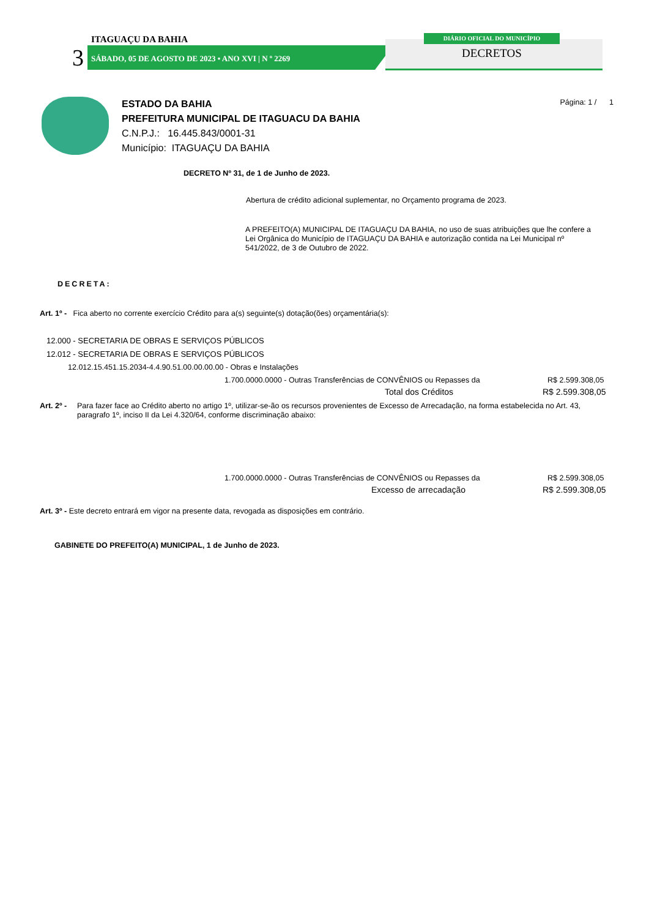ITAGUAÇU DA BAHIA
3
SÁBADO, 05 DE AGOSTO DE 2023 • ANO XVI | N º 2269
DIÁRIO OFICIAL DO MUNICÍPIO
DECRETOS
Página: 1 / 1
ESTADO DA BAHIA
PREFEITURA MUNICIPAL DE ITAGUACU DA BAHIA
C.N.P.J.: 16.445.843/0001-31
Município: ITAGUAÇU DA BAHIA
DECRETO Nº 31, de 1 de Junho de 2023.
Abertura de crédito adicional suplementar, no Orçamento programa de 2023.
A PREFEITO(A) MUNICIPAL DE ITAGUAÇU DA BAHIA, no uso de suas atribuições que lhe confere a Lei Orgânica do Município de ITAGUAÇU DA BAHIA e autorização contida na Lei Municipal nº 541/2022, de 3 de Outubro de 2022.
DECRETA:
Art. 1º - Fica aberto no corrente exercício Crédito para a(s) seguinte(s) dotação(ões) orçamentária(s):
12.000 - SECRETARIA DE OBRAS E SERVIÇOS PÚBLICOS
12.012 - SECRETARIA DE OBRAS E SERVIÇOS PÚBLICOS
12.012.15.451.15.2034-4.4.90.51.00.00.00.00 - Obras e Instalações
1.700.0000.0000 - Outras Transferências de CONVÊNIOS ou Repasses da R$ 2.599.308,05
Total dos Créditos R$ 2.599.308,05
Art. 2º - Para fazer face ao Crédito aberto no artigo 1º, utilizar-se-ão os recursos provenientes de Excesso de Arrecadação, na forma estabelecida no Art. 43, paragrafo 1º, inciso II da Lei 4.320/64, conforme discriminação abaixo:
1.700.0000.0000 - Outras Transferências de CONVÊNIOS ou Repasses da R$ 2.599.308,05
Excesso de arrecadação R$ 2.599.308,05
Art. 3º - Este decreto entrará em vigor na presente data, revogada as disposições em contrário.
GABINETE DO PREFEITO(A) MUNICIPAL, 1 de Junho de 2023.